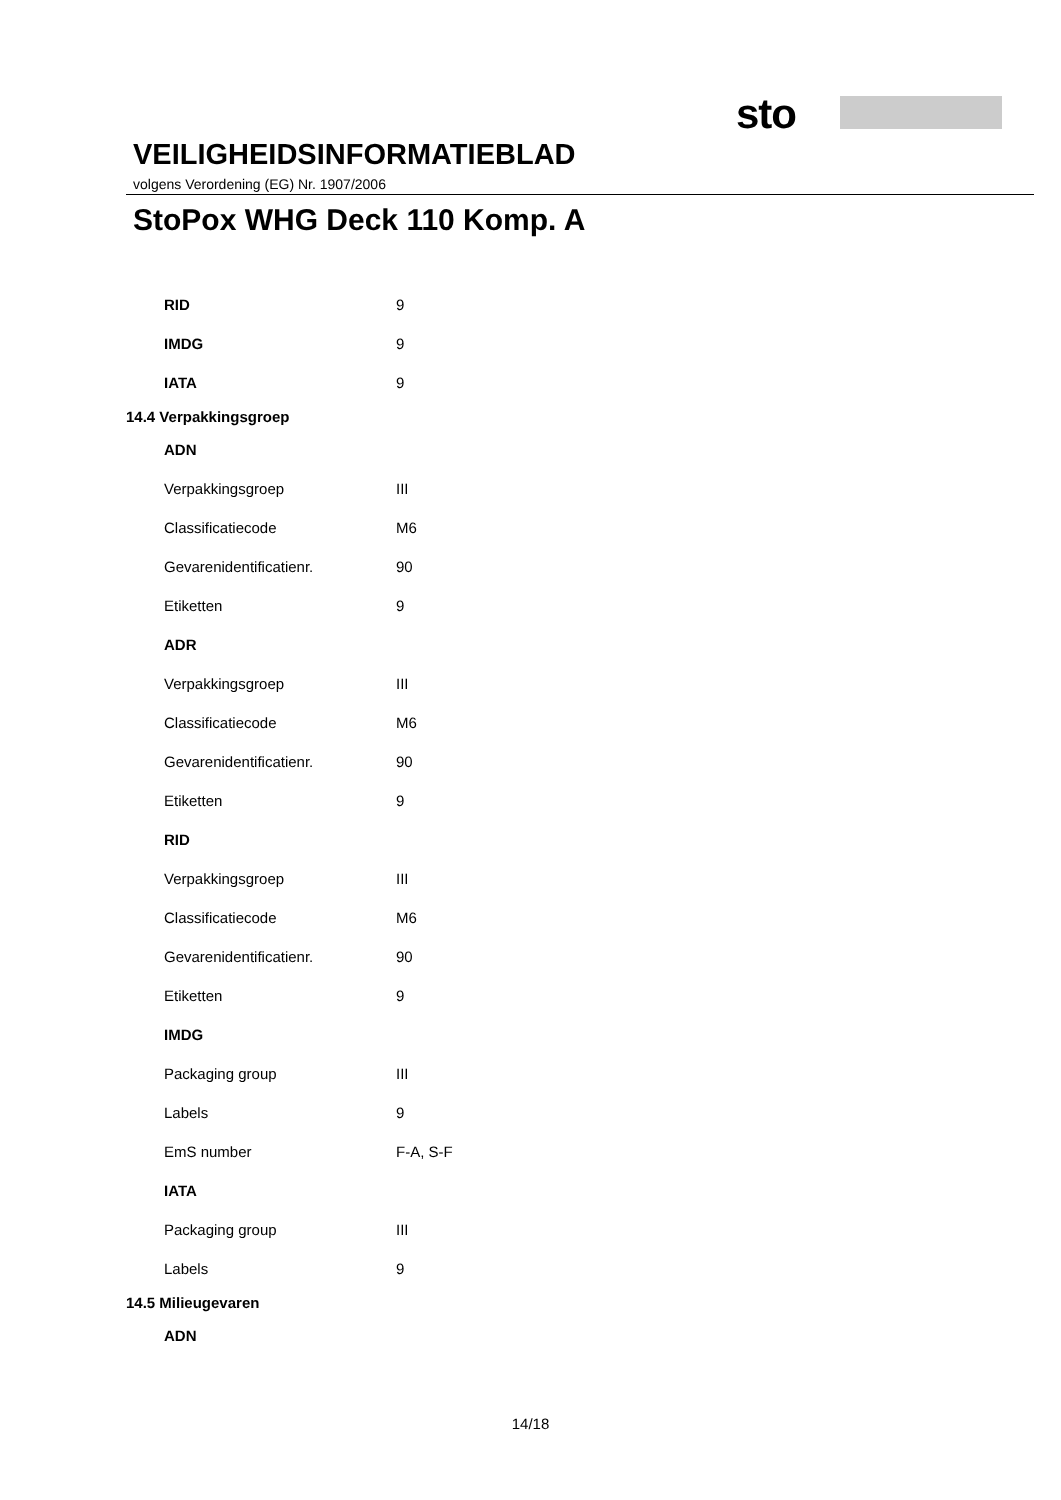sto
VEILIGHEIDSINFORMATIEBLAD
volgens Verordening (EG) Nr. 1907/2006
StoPox WHG Deck 110 Komp. A
| RID | 9 |
| IMDG | 9 |
| IATA | 9 |
| 14.4 Verpakkingsgroep | |
| ADN | |
| Verpakkingsgroep | III |
| Classificatiecode | M6 |
| Gevarenidentificatienr. | 90 |
| Etiketten | 9 |
| ADR | |
| Verpakkingsgroep | III |
| Classificatiecode | M6 |
| Gevarenidentificatienr. | 90 |
| Etiketten | 9 |
| RID | |
| Verpakkingsgroep | III |
| Classificatiecode | M6 |
| Gevarenidentificatienr. | 90 |
| Etiketten | 9 |
| IMDG | |
| Packaging group | III |
| Labels | 9 |
| EmS number | F-A, S-F |
| IATA | |
| Packaging group | III |
| Labels | 9 |
| 14.5 Milieugevaren | |
| ADN | |
14/18